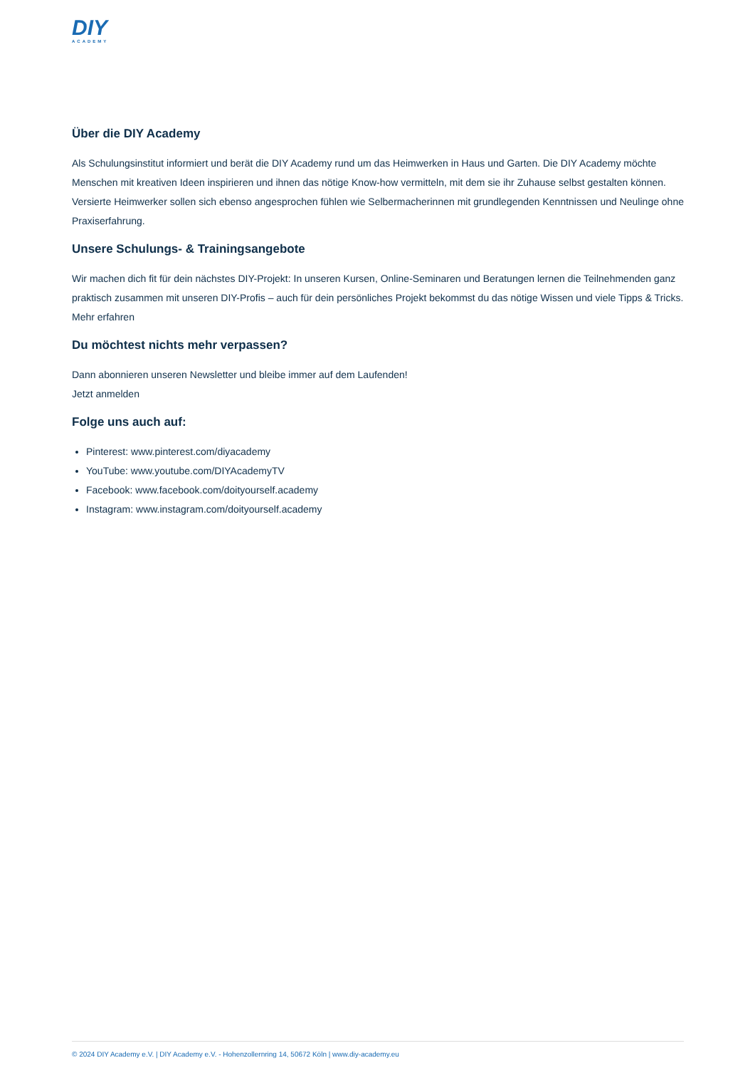DIY
ACADEMY
Über die DIY Academy
Als Schulungsinstitut informiert und berät die DIY Academy rund um das Heimwerken in Haus und Garten. Die DIY Academy möchte Menschen mit kreativen Ideen inspirieren und ihnen das nötige Know-how vermitteln, mit dem sie ihr Zuhause selbst gestalten können. Versierte Heimwerker sollen sich ebenso angesprochen fühlen wie Selbermacherinnen mit grundlegenden Kenntnissen und Neulinge ohne Praxiserfahrung.
Unsere Schulungs- & Trainingsangebote
Wir machen dich fit für dein nächstes DIY-Projekt: In unseren Kursen, Online-Seminaren und Beratungen lernen die Teilnehmenden ganz praktisch zusammen mit unseren DIY-Profis – auch für dein persönliches Projekt bekommst du das nötige Wissen und viele Tipps & Tricks.
Mehr erfahren
Du möchtest nichts mehr verpassen?
Dann abonnieren unseren Newsletter und bleibe immer auf dem Laufenden!
Jetzt anmelden
Folge uns auch auf:
Pinterest: www.pinterest.com/diyacademy
YouTube: www.youtube.com/DIYAcademyTV
Facebook: www.facebook.com/doityourself.academy
Instagram: www.instagram.com/doityourself.academy
© 2024 DIY Academy e.V. | DIY Academy e.V. - Hohenzollernring 14, 50672 Köln | www.diy-academy.eu